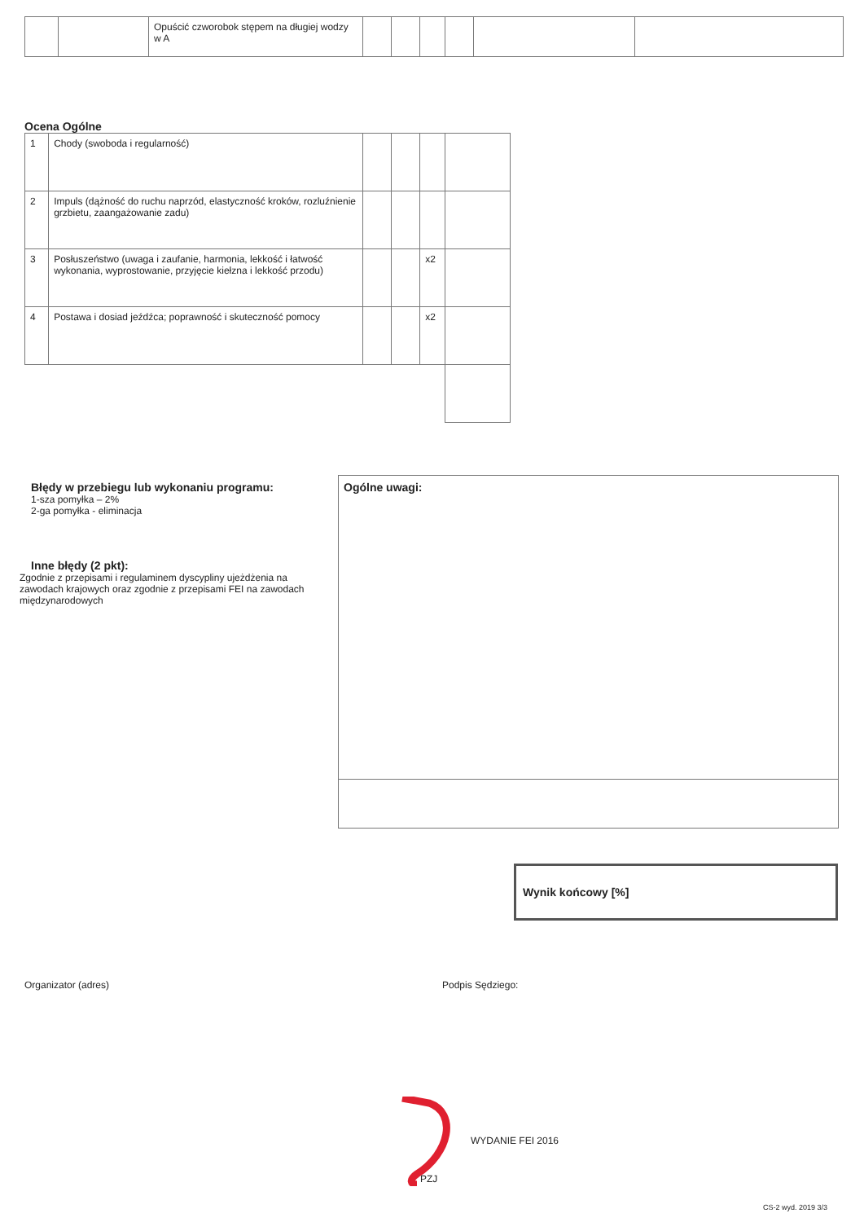| | | Opuścić czworobok stępem na długiej wodzy w A | | | | | | |
Ocena Ogólne
| 1 | Chody (swoboda i regularność) | | | | |
| 2 | Impuls (dążność do ruchu naprzód, elastyczność kroków, rozluźnienie grzbietu, zaangażowanie zadu) | | | | |
| 3 | Posłuszeństwo (uwaga i zaufanie, harmonia, lekkość i łatwość wykonania, wyprostowanie, przyjęcie kiełzna i lekkość przodu) | | | x2 | |
| 4 | Postawa i dosiad jeźdźca; poprawność i skuteczność pomocy | | | x2 | |
Błędy w przebiegu lub wykonaniu programu:
1-sza pomyłka – 2%
2-ga pomyłka - eliminacja
Inne błędy (2 pkt):
Zgodnie z przepisami i regulaminem dyscypliny ujeżdżenia na zawodach krajowych oraz zgodnie z przepisami FEI na zawodach międzynarodowych
Ogólne uwagi:
Wynik końcowy [%]
Organizator (adres) Podpis Sędziego:
PZJ
WYDANIE FEI 2016
CS-2 wyd. 2019 3/3